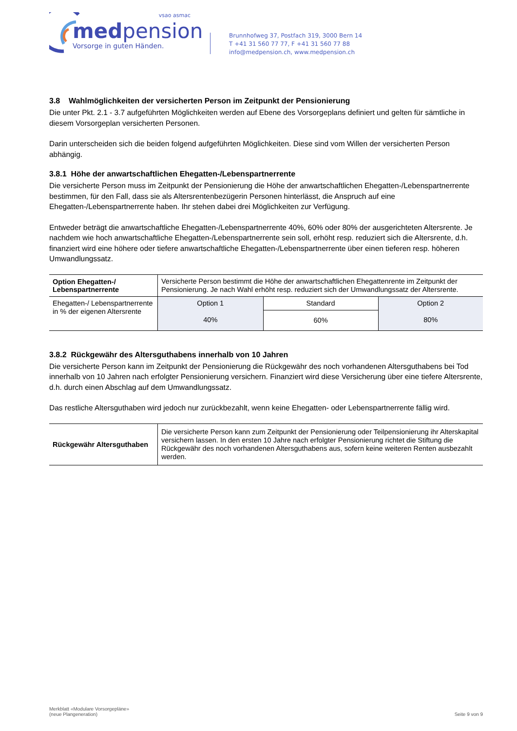vsao asmac
medpension
Vorsorge in guten Händen.
Brunnhofweg 37, Postfach 319, 3000 Bern 14
T +41 31 560 77 77, F +41 31 560 77 88
info@medpension.ch, www.medpension.ch
3.8 Wahlmöglichkeiten der versicherten Person im Zeitpunkt der Pensionierung
Die unter Pkt. 2.1 - 3.7 aufgeführten Möglichkeiten werden auf Ebene des Vorsorgeplans definiert und gelten für sämtliche in diesem Vorsorgeplan versicherten Personen.
Darin unterscheiden sich die beiden folgend aufgeführten Möglichkeiten. Diese sind vom Willen der versicherten Person abhängig.
3.8.1 Höhe der anwartschaftlichen Ehegatten-/Lebenspartnerrente
Die versicherte Person muss im Zeitpunkt der Pensionierung die Höhe der anwartschaftlichen Ehegatten-/Lebenspartnerrente bestimmen, für den Fall, dass sie als Altersrentenbezügerin Personen hinterlässt, die Anspruch auf eine Ehegatten-/Lebenspartnerrente haben. Ihr stehen dabei drei Möglichkeiten zur Verfügung.
Entweder beträgt die anwartschaftliche Ehegatten-/Lebenspartnerrente 40%, 60% oder 80% der ausgerichteten Altersrente. Je nachdem wie hoch anwartschaftliche Ehegatten-/Lebenspartnerrente sein soll, erhöht resp. reduziert sich die Altersrente, d.h. finanziert wird eine höhere oder tiefere anwartschaftliche Ehegatten-/Lebenspartnerrente über einen tieferen resp. höheren Umwandlungssatz.
| Option Ehegatten-/ Lebenspartnerrente | Versicherte Person bestimmt die Höhe der anwartschaftlichen Ehegattenrente im Zeitpunkt der Pensionierung. Je nach Wahl erhöht resp. reduziert sich der Umwandlungssatz der Altersrente. | | |
| Ehegatten-/ Lebenspartnerrente in % der eigenen Altersrente | Option 1 | Standard | Option 2 |
| | 40% | 60% | 80% |
3.8.2 Rückgewähr des Altersguthabens innerhalb von 10 Jahren
Die versicherte Person kann im Zeitpunkt der Pensionierung die Rückgewähr des noch vorhandenen Altersguthabens bei Tod innerhalb von 10 Jahren nach erfolgter Pensionierung versichern. Finanziert wird diese Versicherung über eine tiefere Altersrente, d.h. durch einen Abschlag auf dem Umwandlungssatz.
Das restliche Altersguthaben wird jedoch nur zurückbezahlt, wenn keine Ehegatten- oder Lebenspartnerrente fällig wird.
| Rückgewähr Altersguthaben | Die versicherte Person kann zum Zeitpunkt der Pensionierung oder Teilpensionierung ihr Alterskapital versichern lassen. In den ersten 10 Jahre nach erfolgter Pensionierung richtet die Stiftung die Rückgewähr des noch vorhandenen Altersguthabens aus, sofern keine weiteren Renten ausbezahlt werden. |
Merkblatt «Modulare Vorsorgepläne»
(neue Plangeneration)
Seite 9 von 9